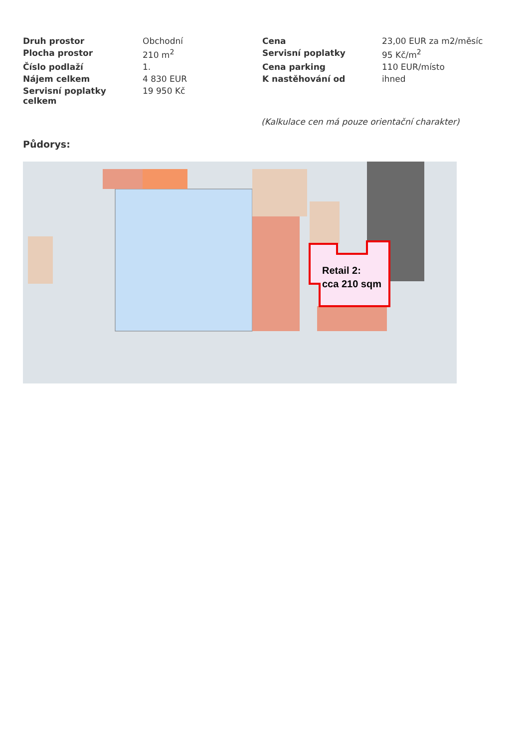| Druh prostor | Obchodní | Cena | 23,00 EUR za m2/měsíc |
| Plocha prostor | 210 m<sup>2</sup> | Servisní poplatky | 95 Kč/m<sup>2</sup> |
| Číslo podlaží | 1. | Cena parking | 110 EUR/místo |
| Nájem celkem | 4 830 EUR | K nastěhování od | ihned |
| Servisní poplatky celkem | 19 950 Kč | | |
(Kalkulace cen má pouze orientační charakter)
Půdorys:
Retail 2:
cca 210 sqm